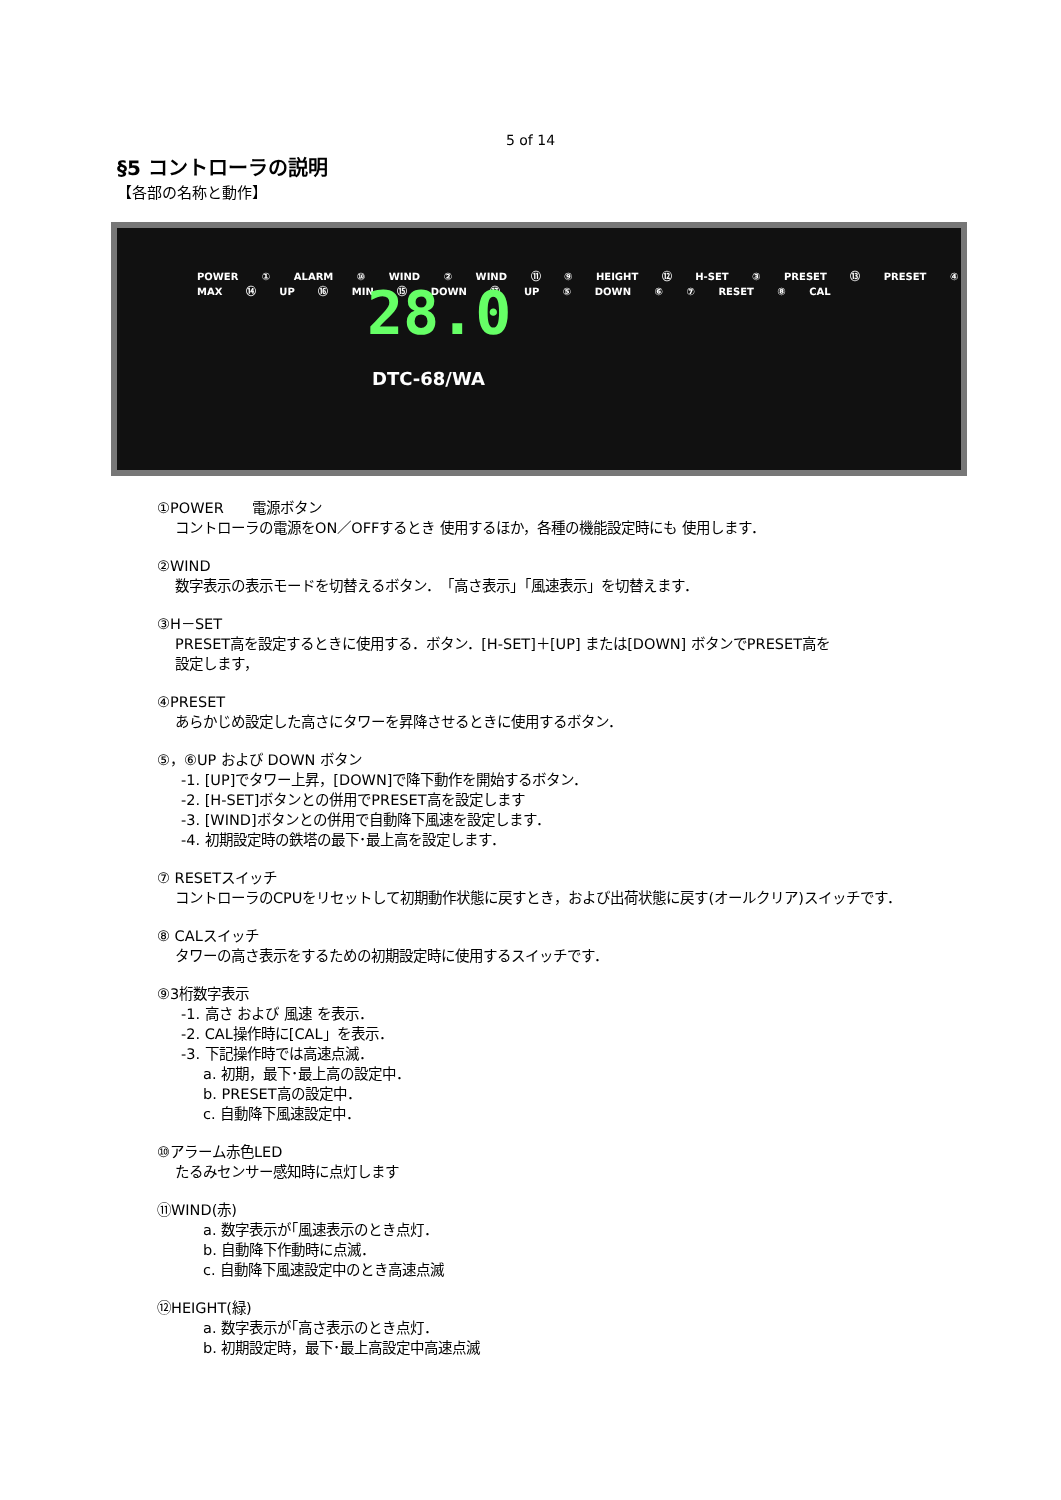5 of 14
§5 コントローラの説明
【各部の名称と動作】
POWER ① ALARM ⑩ WIND ② WIND ⑪ ⑨ HEIGHT ⑫ H-SET ③ PRESET ⑬ PRESET ④ MAX ⑭ UP ⑯ MIN ⑮ DOWN ⑰ UP ⑤ DOWN ⑥ ⑦ RESET ⑧ CAL
28.0
DTC-68/WA
①POWER　　電源ボタン
コントローラの電源をON／OFFするとき 使用するほか，各種の機能設定時にも 使用します．
②WIND
数字表示の表示モードを切替えるボタン．　「高さ表示」「風速表示」を切替えます．
③H－SET
PRESET高を設定するときに使用する．ボタン．[H-SET]＋[UP] または[DOWN] ボタンでPRESET高を
設定します，
④PRESET
あらかじめ設定した高さにタワーを昇降させるときに使用するボタン．
⑤，⑥UP および DOWN ボタン
-1. [UP]でタワー上昇，[DOWN]で降下動作を開始するボタン．
-2. [H-SET]ボタンとの併用でPRESET高を設定します
-3. [WIND]ボタンとの併用で自動降下風速を設定します．
-4. 初期設定時の鉄塔の最下･最上高を設定します．
⑦ RESETスイッチ
コントローラのCPUをリセットして初期動作状態に戻すとき，および出荷状態に戻す(オールクリア)スイッチです．
⑧ CALスイッチ
タワーの高さ表示をするための初期設定時に使用するスイッチです．
⑨3桁数字表示
-1. 高さ および 風速 を表示．
-2. CAL操作時に[CAL」を表示．
-3. 下記操作時では高速点滅．
a. 初期，最下･最上高の設定中．
b. PRESET高の設定中．
c. 自動降下風速設定中．
⑩アラーム赤色LED
たるみセンサー感知時に点灯します
⑪WIND(赤)
a. 数字表示が｢風速表示のとき点灯．
b. 自動降下作動時に点滅．
c. 自動降下風速設定中のとき高速点滅
⑫HEIGHT(緑)
a. 数字表示が｢高さ表示のとき点灯．
b. 初期設定時，最下･最上高設定中高速点滅